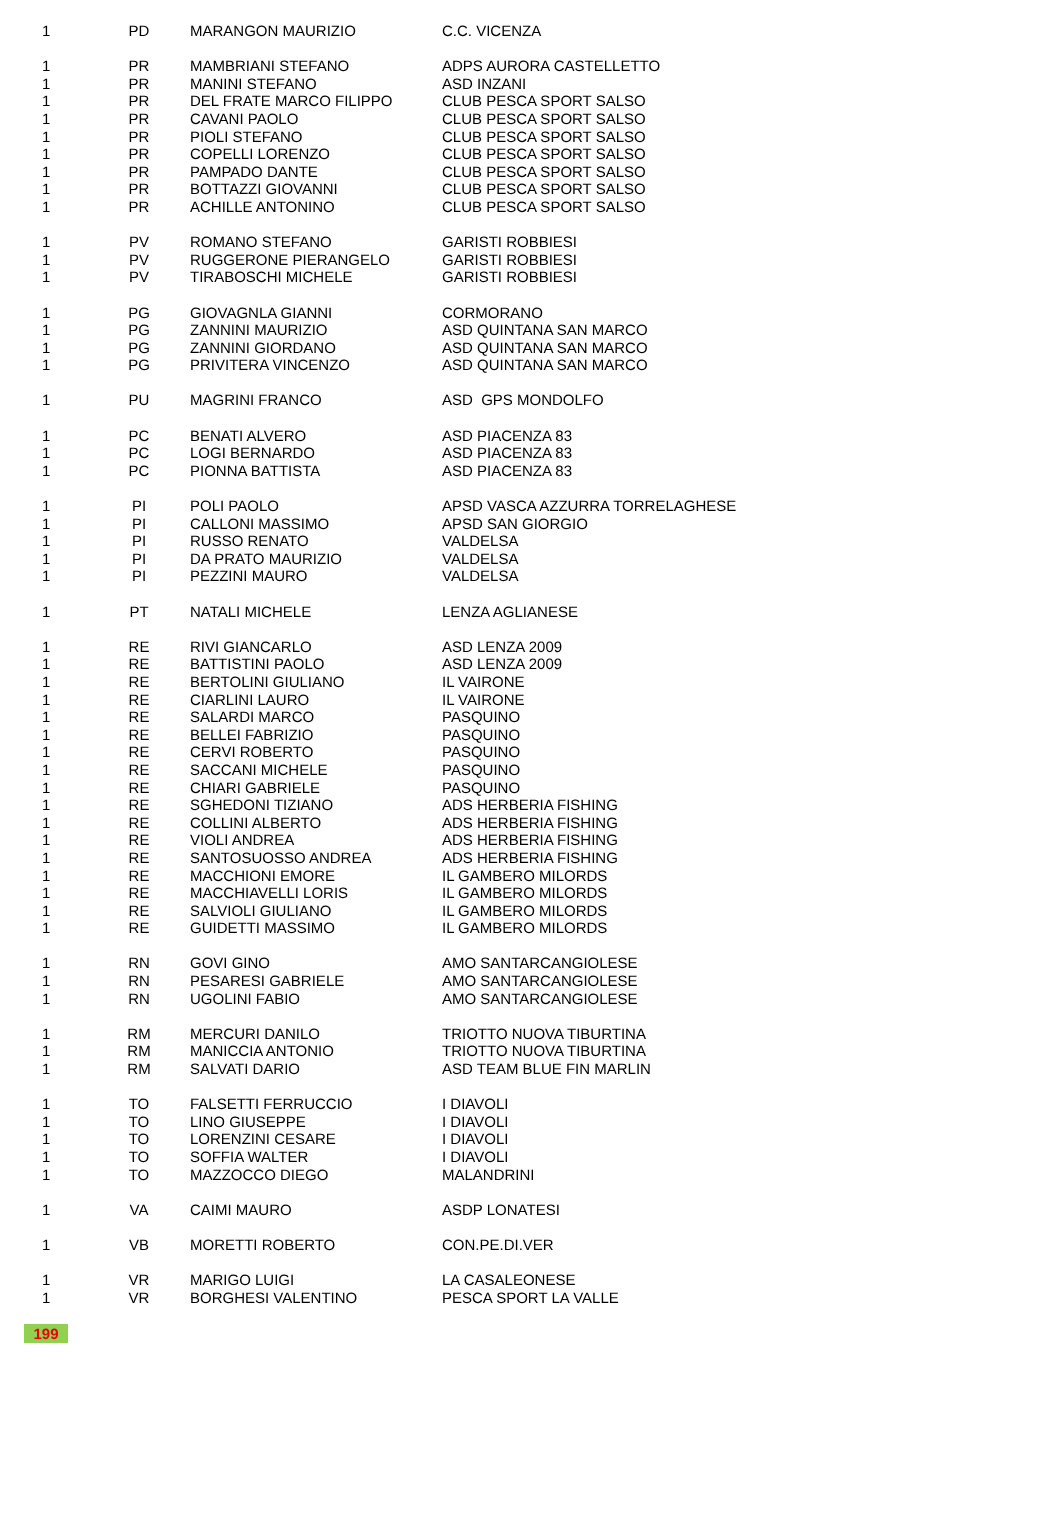| 1 | PD | MARANGON MAURIZIO | C.C. VICENZA |
| 1 | PR | MAMBRIANI STEFANO | ADPS AURORA CASTELLETTO |
| 1 | PR | MANINI STEFANO | ASD INZANI |
| 1 | PR | DEL FRATE MARCO FILIPPO | CLUB PESCA SPORT SALSO |
| 1 | PR | CAVANI PAOLO | CLUB PESCA SPORT SALSO |
| 1 | PR | PIOLI STEFANO | CLUB PESCA SPORT SALSO |
| 1 | PR | COPELLI LORENZO | CLUB PESCA SPORT SALSO |
| 1 | PR | PAMPADO DANTE | CLUB PESCA SPORT SALSO |
| 1 | PR | BOTTAZZI GIOVANNI | CLUB PESCA SPORT SALSO |
| 1 | PR | ACHILLE ANTONINO | CLUB PESCA SPORT SALSO |
| 1 | PV | ROMANO STEFANO | GARISTI ROBBIESI |
| 1 | PV | RUGGERONE PIERANGELO | GARISTI ROBBIESI |
| 1 | PV | TIRABOSCHI MICHELE | GARISTI ROBBIESI |
| 1 | PG | GIOVAGNLA GIANNI | CORMORANO |
| 1 | PG | ZANNINI MAURIZIO | ASD QUINTANA SAN MARCO |
| 1 | PG | ZANNINI GIORDANO | ASD QUINTANA SAN MARCO |
| 1 | PG | PRIVITERA VINCENZO | ASD QUINTANA SAN MARCO |
| 1 | PU | MAGRINI FRANCO | ASD GPS MONDOLFO |
| 1 | PC | BENATI ALVERO | ASD PIACENZA 83 |
| 1 | PC | LOGI BERNARDO | ASD PIACENZA 83 |
| 1 | PC | PIONNA BATTISTA | ASD PIACENZA 83 |
| 1 | PI | POLI PAOLO | APSD VASCA AZZURRA TORRELAGHESE |
| 1 | PI | CALLONI MASSIMO | APSD SAN GIORGIO |
| 1 | PI | RUSSO RENATO | VALDELSA |
| 1 | PI | DA PRATO MAURIZIO | VALDELSA |
| 1 | PI | PEZZINI MAURO | VALDELSA |
| 1 | PT | NATALI MICHELE | LENZA AGLIANESE |
| 1 | RE | RIVI GIANCARLO | ASD LENZA 2009 |
| 1 | RE | BATTISTINI PAOLO | ASD LENZA 2009 |
| 1 | RE | BERTOLINI GIULIANO | IL VAIRONE |
| 1 | RE | CIARLINI LAURO | IL VAIRONE |
| 1 | RE | SALARDI MARCO | PASQUINO |
| 1 | RE | BELLEI FABRIZIO | PASQUINO |
| 1 | RE | CERVI ROBERTO | PASQUINO |
| 1 | RE | SACCANI MICHELE | PASQUINO |
| 1 | RE | CHIARI GABRIELE | PASQUINO |
| 1 | RE | SGHEDONI TIZIANO | ADS HERBERIA FISHING |
| 1 | RE | COLLINI ALBERTO | ADS HERBERIA FISHING |
| 1 | RE | VIOLI ANDREA | ADS HERBERIA FISHING |
| 1 | RE | SANTOSUOSSO ANDREA | ADS HERBERIA FISHING |
| 1 | RE | MACCHIONI EMORE | IL GAMBERO MILORDS |
| 1 | RE | MACCHIAVELLI LORIS | IL GAMBERO MILORDS |
| 1 | RE | SALVIOLI GIULIANO | IL GAMBERO MILORDS |
| 1 | RE | GUIDETTI MASSIMO | IL GAMBERO MILORDS |
| 1 | RN | GOVI GINO | AMO SANTARCANGIOLESE |
| 1 | RN | PESARESI GABRIELE | AMO SANTARCANGIOLESE |
| 1 | RN | UGOLINI FABIO | AMO SANTARCANGIOLESE |
| 1 | RM | MERCURI DANILO | TRIOTTO NUOVA TIBURTINA |
| 1 | RM | MANICCIA ANTONIO | TRIOTTO NUOVA TIBURTINA |
| 1 | RM | SALVATI DARIO | ASD TEAM BLUE FIN MARLIN |
| 1 | TO | FALSETTI FERRUCCIO | I DIAVOLI |
| 1 | TO | LINO GIUSEPPE | I DIAVOLI |
| 1 | TO | LORENZINI CESARE | I DIAVOLI |
| 1 | TO | SOFFIA WALTER | I DIAVOLI |
| 1 | TO | MAZZOCCO DIEGO | MALANDRINI |
| 1 | VA | CAIMI MAURO | ASDP LONATESI |
| 1 | VB | MORETTI ROBERTO | CON.PE.DI.VER |
| 1 | VR | MARIGO LUIGI | LA CASALEONESE |
| 1 | VR | BORGHESI VALENTINO | PESCA SPORT LA VALLE |
| 199 | | | |